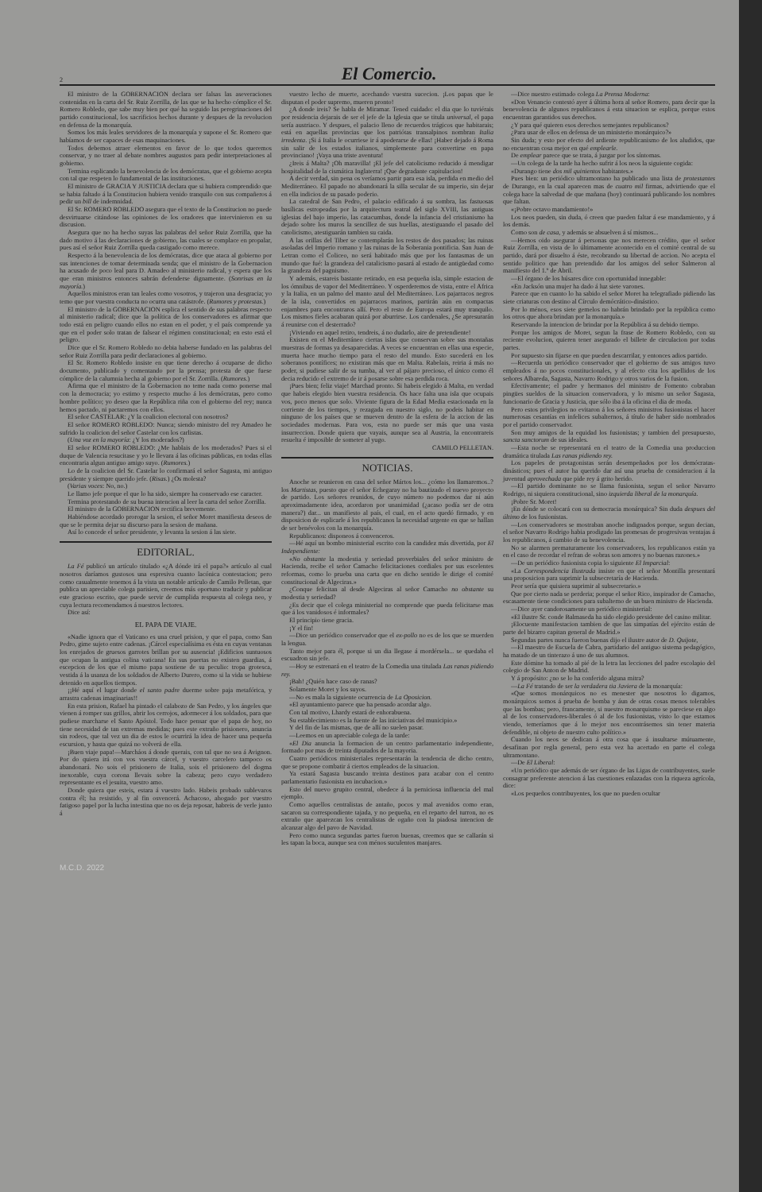2
El Comercio.
El ministro de la GOBERNACION declara ser falsas las aseveraciones contenidas en la carta del Sr. Ruiz Zorrilla, de las que se ha hecho cómplice el Sr. Romero Robledo, que sabe muy bien por qué ha seguido las peregrinaciones del partido constitucional, los sacrificios hechos durante y despues de la revolucion en defensa de la monarquía.
Somos los más leales servidores de la monarquía y supone el Sr. Romero que habíamos de ser capaces de esas maquinaciones.
Todos debemos atraer elementos en favor de lo que todos queremos conservar, y no traer al debate nombres augustos para pedir interpretaciones al gobierno.
Termina esplicando la benevolencia de los demócratas, que el gobierno acepta con tal que respeten lo fundamental de las instituciones.
El ministro de GRACIA Y JUSTICIA declara que si hubiera comprendido que se habia faltado á la Constitucion hubiera venido tranquilo con sus compañeros á pedir un bill de indemnidad.
El Sr. ROMERO ROBLEDO asegura que el texto de la Constitucion no puede desvirtuarse citándose las opiniones de los oradores que intervinieron en su discusion.
Asegura que no ha hecho suyas las palabras del señor Ruiz Zorrilla, que ha dado motivo á las declaraciones de gobierno, las cuales se complace en propalar, pues así el señor Ruiz Zorrilla queda castigado como merece.
Respecto á la benevolencia de los demócratas, dice que ataca al gobierno por sus intenciones de tomar determinada senda; que el ministro de la Gobernacion ha acusado de poco leal para D. Amadeo al ministerio radical, y espera que los que eran ministros entonces sabrán defenderse dignamente. (Sonrisas en la mayoría.)
Aquellos ministros eran tan leales como vosotros, y trajeron una desgracia; yo temo que por vuestra conducta no ocurra una catástrofe. (Rumores y protestas.)
El ministro de la GOBERNACION esplica el sentido de sus palabras respecto al ministerio radical; dice que la política de los conservadores es afirmar que todo está en peligro cuando ellos no estan en el poder, y el país comprende ya que en el poder solo tratan de falsear el régimen constitucional; en esto está el peligro.
Dice que el Sr. Romero Robledo no debia haberse fundado en las palabras del señor Ruiz Zorrilla para pedir declaraciones al gobierno.
El Sr. Romero Robledo insiste en que tiene derecho á ocuparse de dicho documento, publicado y comentando por la prensa; protesta de que fuese cómplice de la calumnia hecha al gobierno por el Sr. Zorrilla. (Rumores.)
Afirma que el ministro de la Gobernacion no teme nada como ponerse mal con la democracia; yo estimo y respecto mucho á los demócratas, pero como hombre político; yo deseo que la República riña con el gobierno del rey; nunca hemos pactado, ni pactaremos con ellos.
El señor CASTELAR: ¿Y la coalicion electoral con nosotros?
El señor ROMERO ROBLEDO: Nunca; siendo ministro del rey Amadeo he sufrido la coalicion del señor Castelar con los carlistas.
(Una voz en la mayoría: ¿Y los moderados?)
El señor ROMERO ROBLEDO: ¿Me hablais de los moderados? Pues si el duque de Valencia resucitase y yo le llevara á las oficinas públicas, en todas ellas encontraria algun antiguo amigo suyo. (Rumores.)
Lo de la coalicion del Sr. Castelar lo confirmará el señor Sagasta, mi antiguo presidente y siempre querido jefe. (Risas.) ¿Os molesta?
(Varias voces: No, no.)
Le llamo jefe porque el que lo ha sido, siempre ha conservado ese caracter.
Termina protestando de su buena intencion al leer la carta del señor Zorrilla.
El ministro de la GOBERNACION rectifica brevemente.
Habiéndose acordado prorogar la sesion, el señor Moret manifiesta deseos de que se le permita dejar su discurso para la sesion de mañana.
Así lo concede el señor presidente, y levanta la sesion á las siete.
EDITORIAL.
La Fé publicó un artículo titulado «¿A dónde irá el papa?» artículo al cual nosotros daríamos gustosos una espresiva cuanto lacónica contestacion; pero como casualmente tenemos á la vista un notable artículo de Camilo Pelletan, que publica un apreciable colega parisien, creemos más oportuno traducir y publicar este gracioso escrito, que puede servir de cumplida respuesta al colega neo, y cuya lectura recomendamos á nuestros lectores.
Dice así:
EL PAPA DE VIAJE.
«Nadie ignora que el Vaticano es una cruel prision, y que el papa, como San Pedro, gime sujeto entre cadenas. ¡Cárcel especialísima es ésta en cuyas ventanas los enrejados de gruesos garrotes brillan por su ausencia! ¡Edificios suntuosos que ocupan la antigua colina vaticana! En sus puertas no existen guardias, á escepcion de los que el mismo papa sostiene de su peculio: tropa grotesca, vestida á la usanza de los soldados de Alberto Durero, como si la vida se hubiese detenido en aquellos tiempos.
¡¡Hé aquí el lugar donde el santo padre duerme sobre paja metafórica, y arrastra cadenas imaginarias!!
En esta prision, Rafael ha pintado el calabozo de San Pedro, y los ángeles que vienen á romper sus grillos, abrir los cerrojos, adormecer á los soldados, para que pudiese marcharse el Santo Apóstol. Todo hace pensar que el papa de hoy, no tiene necesidad de tan extremas medidas; pues este extraño prisionero, anuncia sin rodeos, que tal vez un dia de estos le ocurrirá la idea de hacer una pequeña escursion, y hasta que quizá no volverá de ella.
¡Buen viaje papa!—Marcháos á donde querais, con tal que no sea á Avignon. Por do quiera irá con vos vuestra cárcel, y vuestro carcelero tampoco os abandonará. No sois el prisionero de Italia, sois el prisionero del dogma inexorable, cuya corona llevais sobre la cabeza; pero cuyo verdadero representante es el jesuita, vuestro amo.
Donde quiera que esteis, estara á vuestro lado. Habeis probado sublevaros contra él; ha resistido, y al fin osvencerá. Achacoso, ahogado por vuestro fatigoso papel por la lucha intestina que no os deja reposar, habreis de verle junto á
vuestro lecho de muerte, acechando vuestra sucecion. ¡Los papas que le disputan el poder supremo, mueren pronto!
¿A donde ireis? Se habla de Miramar. Tened cuidado: el dia que lo tuviérais por residencia dejarais de ser el jefe de la Iglesia que se titula universal, el papa sería austriaco. Y despues, el palacio lleno de recuerdos trágicos que habitarais; está en aquellas provincias que los patriótas transalpinos nombran Italia irredenta. ¡Si á Italia le ocurriese ir á apoderarse de ellas! ¡Haber dejado á Roma sin salir de los estados italianos, simplemente para convertirse en papa provinciano! ¡Vaya una triste aventura!
¿Ireis á Malta? ¡Oh maravilla! ¡El jefe del catolicismo reducido á mendigar hospitalidad de la cismática Inglaterra! ¡Que degradante capitulacion!
A decir verdad, sin pena os veríamos partir para esa isla, perdida en medio del Mediterráneo. El papado no abandonará la silla secular de su imperio, sin dejar en ella indicios de su pasado poderio.
La catedral de San Pedro, el palacio edificado á su sombra, las fastuosas basílicas estropeadas por la arquitectura teatral del siglo XVIII, las antiguas iglesias del bajo imperio, las catacumbas, donde la infancia del cristianismo ha dejado sobre los muros la sencillez de sus huellas, atestiguando el pasado del catolicismo, atestiguarán tambien su caida.
A las orillas del Tiber se contemplarán los restos de dos pasados; las ruinas asoladas del Imperio romano y las ruinas de la Soberania pontificia. San Juan de Letran como el Coliceo, no será habitado más que por los fantasmas de un mundo que fué: la grandeza del catalicismo pasará al estado de antigüedad como la grandeza del pagnismo.
Y además, estareis bastante retirado, en esa pequeña isla, simple estacion de los ómnibus de vapor del Mediterráneo. Y osperderemos de vista, entre el Africa y la Italia, en un palmo del manto azul del Mediterráneo. Los pajarracos negros de la isla, convertidos en pajarracos marinos, partirán aún en compactas enjambres para encontraros allí. Pero el resto de Europa estará muy tranquilo. Los mismos fieles acabaran quizá por aburrirse. Los cardenales, ¿Se apresurarán á reunirse con el desterrado?
¡Viviendo en aquel retiro, tendreis, á no dudarlo, aire de pretendiente!
Existen en el Mediterráneo ciertas islas que conservan sobre sus montañas muestras de formas ya desaparecidas. A veces se encuentran en ellas una especie, muerta hace mucho tiempo para el resto del mundo. Esto sucederá en los soberanos pontífices; no existiran más que en Malta. Rabelais, reiria á más no poder, si pudiese salir de su tumba, al ver al pájaro precioso, el único como él decia reducido el extremo de ir á posarse sobre esa perdida roca.
¡Pues bien; feliz viaje! Marchad pronto. Si habeis elegido á Malta, en verdad que habeis elegido bien vuestra residencia. Os hace falta una isla que ocupais vos, poco menos que solo. Viviente figura de la Edad Media estacionada en la corriente de los tiempos, y rezagada en nuestro siglo, no podeis habitar en ninguno de los países que se mueven dentro de la esfera de la accion de las sociedades modernas. Para vos, esta no puede ser más que una vasta insurreccion. Donde quiera que vayais, aunque sea al Austria, la encontrareis resuelta é imposible de someter al yugo.
CAMILO PELLETAN.
NOTICIAS.
Anoche se reunieron en casa del señor Mártos los... ¿cómo los llamaremos..? los Martistas, puesto que el señor Echegaray no ha bautizado el nuevo proyecto de partido. Los señores reunidos, de cuyo número no podemos dar ni aún aproximadamente idea, acordaron por unanimidad (¿acaso podía ser de otra manera?) dar... un manifiesto al país, el cual, en el acto quedó firmado, y en disposicion de esplicarle á los republicanos la necesidad urgente en que se hallan de ser benévolos con la monarquía.
Republicanos: disponeos á convenceros.
—Hé aquí un bombo ministerial escrito con la candidez más divertida, por El Independiente:
«No obstante la modestia y seriedad proverbiales del señor ministro de Hacienda, recibe el señor Camacho felicitaciones cordiales por sus escelentes reformas, como lo prueba una carta que en dicho sentido le dirige el comité constitucional de Algeciras.»
¿Conque felicitan al desde Algeciras al señor Camacho no obstante su modestia y seriedad?
¿Es decir que el colega ministerial no comprende que pueda felicitarse mas que á los vanidosos é informales?
El principio tiene gracia.
¡Y el fin!
—Dice un periódico conservador que el ex-pollo no es de los que se muerden la lengua.
Tanto mejor para él, porque si un dia llegase á mordérsela... se quedaba el escuadron sin jefe.
—Hoy se estrenará en el teatro de la Comedia una titulada Las ranas pidiendo rey.
¡Bah! ¿Quién hace caso de ranas?
Solamente Moret y los suyos.
—No es mala la siguiente ocurrencia de La Oposicion.
«El ayuntamiento parece que ha pensado acordar algo.
Con tal motivo, Lhardy estará de enhorabuena.
Su establecimiento es la fuente de las iniciativas del municipio.»
Y del fin de las mismas, que de allí no suelen pasar.
—Leemos en un apreciable colega de la tarde:
«El Dia anuncia la formacion de un centro parlamentario independiente, formado por mas de treinta diputados de la mayoria.
Cuatro periódicos ministeriales representarán la tendencia de dicho centro, que se propone combatir á ciertos empleados de la situacion.
Ya estará Sagasta buscando treinta destinos para acabar con el centro parlamentario fusionista en incubacion.»
Esto del nuevo grupito central, obedece á la perniciosa influencia del mal ejemplo.
Como aquellos centralistas de antaño, pocos y mal avenidos como eran, sacaron su correspondiente tajada, y no pequeña, en el reparto del turron, no es extraño que aparezcan los centralistas de ogaño con la piadosa intencion de alcanzar algo del pavo de Navidad.
Pero como nunca segundas partes fueron buenas, creemos que se callarán si les tapan la boca, aunque sea con ménos suculentos manjares.
—Dice nuestro estimado colega La Prensa Moderna:
«Don Venancio contestó ayer á última hora al señor Romero, para decir que la benevolencia de algunos republicanos á esta situacion se esplica, porque estos encuentran garantidos sus derechos.
¿Y para qué quieren esos derechos semejantes republicanos?
¿Para usar de ellos en defensa de un ministerio monárquico?»
Sin duda; y esto por efecto del ardiente republicanismo de los aludidos, que no encuentran cosa mejor en qué emplearle.
De emplear parece que se trata, á juzgar por los síntomas.
—Un colega de la tarde ha hecho sufrir á los neos la siguiente cogida:
«Durango tiene dos mil quinientos habitantes.»
Pues bien: un periódico ultramontano ha publicado una lista de protestantes de Durango, en la cual aparecen mas de cuatro mil firmas, advirtiendo que el colega hace la salvedad de que mañana (hoy) continuará publicando los nombres que faltan.
«¡Pobre octavo mandamiento!»
Los neos pueden, sin duda, ó creen que pueden faltar á ese mandamiento, y á los demás.
Como son de casa, y además se absuelven á sí mismos...
—Hemos oido asegurar á personas que nos merecen crédito, que el señor Ruiz Zorrilla, en vista de lo últimamente acontecido en el comité central de su partido, dará por disuelto á éste, recobrando su libertad de accion. No acepta el sentido politico que han pretendido dar los amigos del señor Salmeron al manifiesto del 1.º de Abril.
—El órgano de los húsares dice con oportunidad innegable:
«En Jacksón una mujer ha dado á luz siete varones.
Parece que en cuanto lo ha sabido el señor Moret ha telegrafiado pidiendo las siete criaturas con destino al Círculo demócrático-dinástico.
Por lo ménos, esos siete gemelos no habrán brindado por la república como los otros que ahora brindan por la monarquía.»
Reservando la intencion de brindar por la República á su debido tiempo.
Porque los amigos de Moret, segun la frase de Romero Robledo, con su reciente evolucion, quieren tener asegurado el billete de circulacion por todas partes.
Por supuesto sin fijarse en que pueden descarrilar, y entonces adios partido.
—Recuerda un periódico conservador que el gobierno de sus amigos tuvo empleados á no pocos constitucionales, y al efecto cita los apellidos de los señores Albareda, Sagasta, Navarro Rodrigo y otros varios de la fusion.
Efectivamente; el padre y hermanos del ministro de Fomento cobraban pingües sueldos de la situacion conservadora, y lo mismo un señor Sagasta, funcionario de Gracia y Justicia, que sólo iba á la oficina el dia de moda.
Pero estos privilegios no evitaron á los señores ministros fusionistas el hacer numerosas cesantías en infelices subalternos, á título de haber sido nombrados por el partido conservador.
Son muy amigos de la equidad los fusionistas; y tambien del presupuesto, sancta sanctorum de sus ideales.
—Esta noche se representará en el teatro de la Comedia una produccion dramática titulada Las ranas pidiendo rey.
Los papeles de protagonistas serán desempeñados por los demócratas-dinásticos; pues el autor ha querido dar así una prueba de consideracion á la juventud aprovechada que pide rey á grito herido.
—El partido dominante no se llama fusionista, segun el señor Navarro Rodrigo, ni siquiera constitucional, sino izquierda liberal de la monarquía.
¡Pobre Sr. Moret!
¡En dónde se colocará con su democracia monárquica? Sin duda despues del último de los fusionistas.
—Los conservadores se mostraban anoche indignados porque, segun decian, el señor Navarro Rodrigo habia prodigado las promesas de progresivas ventajas á los republicanos, á cambio de su benevolencia.
No se alarmen prematuramente los conservadores, los republicanos están ya en el caso de recordar el refran de «obras son amores y no buenas razones.»
—De un periódico fusionista copia lo siguiente El Imparcial:
«La Correspondencia Ilustrada insiste en que el señor Montilla presentará una proposicion para suprimir la subsecretaría de Hacienda.
Peor sería que quisiera suprimir al subsecretario.»
Que por cierto nada se perderia; porque el señor Rico, inspirador de Camacho, escasamente tiene condiciones para subalterno de un buen ministro de Hacienda.
—Dice ayer candorosamente un periódico ministerial:
«El ilustre Sr. conde Balmaseda ha sido elegido presidente del casino militar.
¡Elocuente manifestacion tambien de que las simpatías del ejército están de parte del bizarro capitan general de Madrid.»
Segundas partes nunca fueron buenas dijo el ilustre autor de D. Quijote,
—El maestro de Escuela de Cabra, partidario del antiguo sistema pedagógico, ha matado de un tinterazo á uno de sus alumnos.
Este dómine ha tomado al pié de la letra las lecciones del padre escolapio del colegio de San Anton de Madrid.
Y á propósito: ¿no se lo ha conferido alguna mitra?
—La Fé tratando de ser la verdadera tia Javiera de la monarquía:
«Que somos monárquicos no es menester que nosotros lo digamos, monárquicos somos á prueba de bomba y áun de otras cosas menos tolerables que las bombas; pero, francamente, si nuestro monarquismo se pareciese en algo al de los conservadores-liberales ó al de los fusionistas, visto lo que estamos viendo, temeríamos que á lo mejor nos encontrásemos sin tener materia defendible, ni objeto de nuestro culto político.»
Cuando los neos se dedican á otra cosa que á insultarse mútuamente, desafinan por regla general, pero esta vez ha acertado en parte el colega ultramontano.
—De El Liberal:
«Un periódico que además de ser órgano de las Ligas de contribuyentes, suele consagrar preferente atencion á las cuestiones enlazadas con la riqueza agrícola, dice:
«Los pequeños contribuyentes, los que no pueden ocultar
M.C.D. 2022